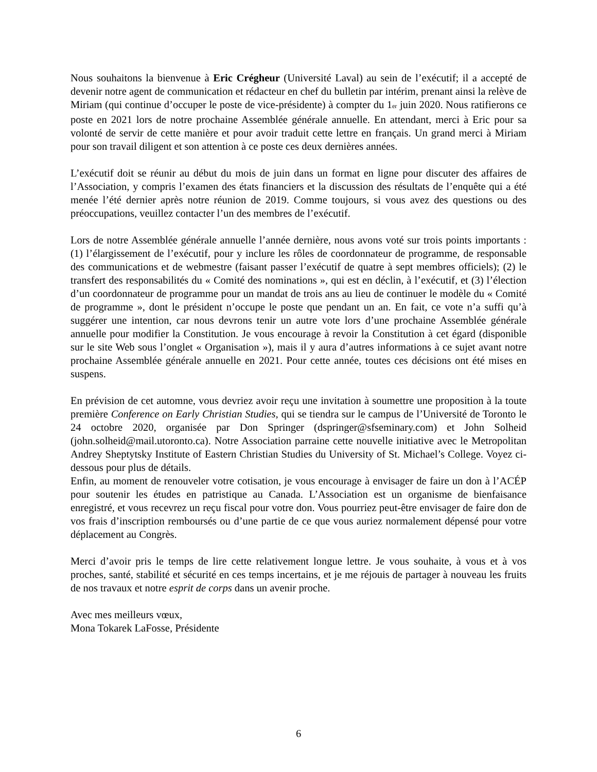Nous souhaitons la bienvenue à Eric Crégheur (Université Laval) au sein de l’exécutif; il a accepté de devenir notre agent de communication et rédacteur en chef du bulletin par intérim, prenant ainsi la relève de Miriam (qui continue d’occuper le poste de vice-présidente) à compter du 1<sub>er</sub> juin 2020. Nous ratifierons ce poste en 2021 lors de notre prochaine Assemblée générale annuelle. En attendant, merci à Eric pour sa volonté de servir de cette manière et pour avoir traduit cette lettre en français. Un grand merci à Miriam pour son travail diligent et son attention à ce poste ces deux dernières années.
L’exécutif doit se réunir au début du mois de juin dans un format en ligne pour discuter des affaires de l’Association, y compris l’examen des états financiers et la discussion des résultats de l’enquête qui a été menée l’été dernier après notre réunion de 2019. Comme toujours, si vous avez des questions ou des préoccupations, veuillez contacter l’un des membres de l’exécutif.
Lors de notre Assemblée générale annuelle l’année dernière, nous avons voté sur trois points importants : (1) l’élargissement de l’exécutif, pour y inclure les rôles de coordonnateur de programme, de responsable des communications et de webmestre (faisant passer l’exécutif de quatre à sept membres officiels); (2) le transfert des responsabilités du « Comité des nominations », qui est en déclin, à l’exécutif, et (3) l’élection d’un coordonnateur de programme pour un mandat de trois ans au lieu de continuer le modèle du « Comité de programme », dont le président n’occupe le poste que pendant un an. En fait, ce vote n’a suffi qu’à suggérer une intention, car nous devrons tenir un autre vote lors d’une prochaine Assemblée générale annuelle pour modifier la Constitution. Je vous encourage à revoir la Constitution à cet égard (disponible sur le site Web sous l’onglet « Organisation »), mais il y aura d’autres informations à ce sujet avant notre prochaine Assemblée générale annuelle en 2021. Pour cette année, toutes ces décisions ont été mises en suspens.
En prévision de cet automne, vous devriez avoir reçu une invitation à soumettre une proposition à la toute première Conference on Early Christian Studies, qui se tiendra sur le campus de l’Université de Toronto le 24 octobre 2020, organisée par Don Springer (dspringer@sfseminary.com) et John Solheid (john.solheid@mail.utoronto.ca). Notre Association parraine cette nouvelle initiative avec le Metropolitan Andrey Sheptytsky Institute of Eastern Christian Studies du University of St. Michael’s College. Voyez ci-dessous pour plus de détails.
Enfin, au moment de renouveler votre cotisation, je vous encourage à envisager de faire un don à l’ACÉP pour soutenir les études en patristique au Canada. L’Association est un organisme de bienfaisance enregistré, et vous recevrez un reçu fiscal pour votre don. Vous pourriez peut-être envisager de faire don de vos frais d’inscription remboursés ou d’une partie de ce que vous auriez normalement dépensé pour votre déplacement au Congrès.
Merci d’avoir pris le temps de lire cette relativement longue lettre. Je vous souhaite, à vous et à vos proches, santé, stabilité et sécurité en ces temps incertains, et je me réjouis de partager à nouveau les fruits de nos travaux et notre esprit de corps dans un avenir proche.
Avec mes meilleurs vœux,
Mona Tokarek LaFosse, Présidente
6